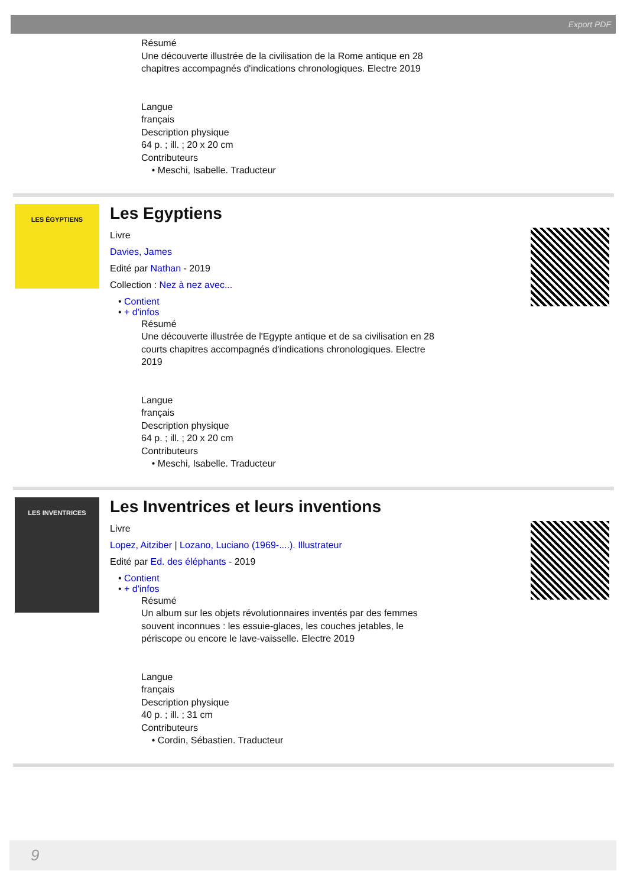Export PDF
Résumé
Une découverte illustrée de la civilisation de la Rome antique en 28
chapitres accompagnés d'indications chronologiques. Electre 2019
Langue
français
Description physique
64 p. ; ill. ; 20 x 20 cm
Contributeurs
• Meschi, Isabelle. Traducteur
LES ÉGYPTIENS
Les Egyptiens
Livre
Davies, James
Edité par Nathan - 2019
Collection : Nez à nez avec...
• Contient
• + d'infos
Résumé
Une découverte illustrée de l'Egypte antique et de sa civilisation en 28
courts chapitres accompagnés d'indications chronologiques. Electre
2019
Langue
français
Description physique
64 p. ; ill. ; 20 x 20 cm
Contributeurs
• Meschi, Isabelle. Traducteur
LES INVENTRICES
Les Inventrices et leurs inventions
Livre
Lopez, Aitziber | Lozano, Luciano (1969-....). Illustrateur
Edité par Ed. des éléphants - 2019
• Contient
• + d'infos
Résumé
Un album sur les objets révolutionnaires inventés par des femmes
souvent inconnues : les essuie-glaces, les couches jetables, le
périscope ou encore le lave-vaisselle. Electre 2019
Langue
français
Description physique
40 p. ; ill. ; 31 cm
Contributeurs
• Cordin, Sébastien. Traducteur
9